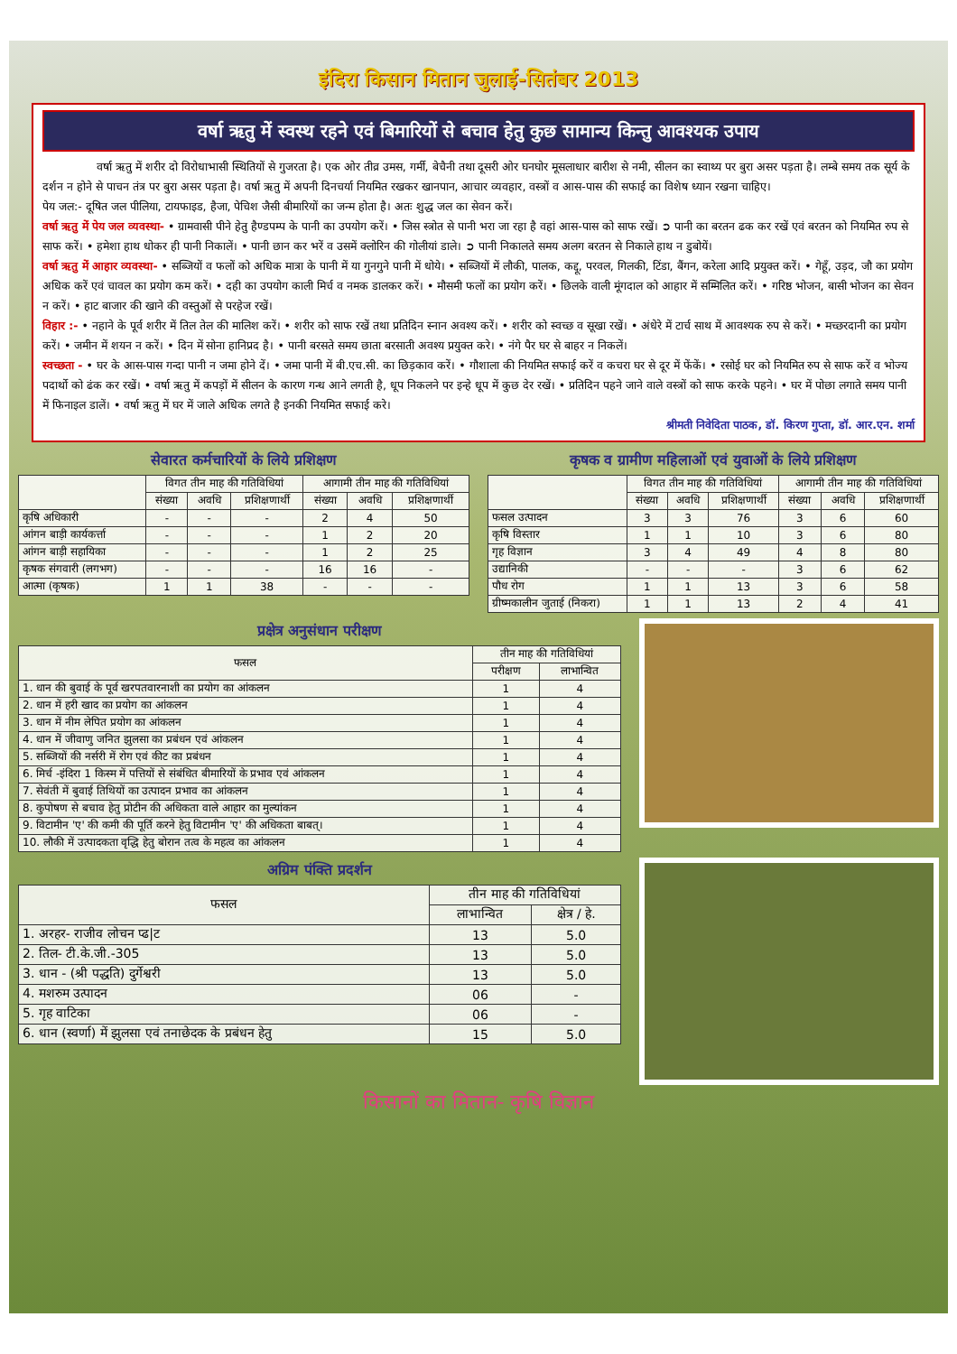इंदिरा किसान मितान जुलाई-सितंबर 2013
वर्षा ऋतु में स्वस्थ रहने एवं बिमारियों से बचाव हेतु कुछ सामान्य किन्तु आवश्यक उपाय
वर्षा ऋतु में शरीर दो विरोधाभासी स्थितियों से गुजरता है। एक ओर तीव्र उमस, गर्मी, बेचैनी तथा दूसरी ओर घनघोर मूसलाधार बारीश से नमी, सीलन का स्वाथ्य पर बुरा असर पड़ता है। लम्बे समय तक सूर्य के दर्शन न होने से पाचन तंत्र पर बुरा असर पड़ता है। वर्षा ऋतु में अपनी दिनचर्या नियमित रखकर खानपान, आचार व्यवहार, वस्त्रों व आस-पास की सफाई का विशेष ध्यान रखना चाहिए।
पेय जल:- दूषित जल पीलिया, टायफाइड, हैजा, पेचिश जैसी बीमारियों का जन्म होता है। अतः शुद्ध जल का सेवन करें।
वर्षा ऋतु में पेय जल व्यवस्था- • ग्रामवासी पीने हेतु हैण्डपम्प के पानी का उपयोग करें। • जिस स्त्रोत से पानी भरा जा रहा है वहां आस-पास को साफ रखें। ➲ पानी का बरतन ढक कर रखें एवं बरतन को नियमित रुप से साफ करें। • हमेशा हाथ धोकर ही पानी निकालें। • पानी छान कर भरें व उसमें क्लोरिन की गोलीयां डाले। ➲ पानी निकालते समय अलग बरतन से निकाले हाथ न डुबोयें।
वर्षा ऋतु में आहार व्यवस्था- • सब्जियों व फलों को अधिक मात्रा के पानी में या गुनगुने पानी में धोये। • सब्जियों में लौकी, पालक, कद्दू, परवल, गिलकी, टिंडा, बैंगन, करेला आदि प्रयुक्त करें। • गेहूँ, उड़द, जौ का प्रयोग अधिक करें एवं चावल का प्रयोग कम करें। • दही का उपयोग काली मिर्च व नमक डालकर करें। • मौसमी फलों का प्रयोग करें। • छिलके वाली मूंगदाल को आहार में सम्मिलित करें। • गरिष्ठ भोजन, बासी भोजन का सेवन न करें। • हाट बाजार की खाने की वस्तुओं से परहेज रखें।
विहार :- • नहाने के पूर्व शरीर में तिल तेल की मालिश करें। • शरीर को साफ रखें तथा प्रतिदिन स्नान अवश्य करें। • शरीर को स्वच्छ व सूखा रखें। • अंधेरे में टार्च साथ में आवश्यक रुप से करें। • मच्छरदानी का प्रयोग करें। • जमीन में शयन न करें। • दिन में सोना हानिप्रद है। • पानी बरसते समय छाता बरसाती अवश्य प्रयुक्त करे। • नंगे पैर घर से बाहर न निकलें।
स्वच्छता - • घर के आस-पास गन्दा पानी न जमा होने दें। • जमा पानी में बी.एच.सी. का छिड़काव करें। • गौशाला की नियमित सफाई करें व कचरा घर से दूर में फेंकें। • रसोई घर को नियमित रुप से साफ करें व भोज्य पदार्थो को ढंक कर रखें। • वर्षा ऋतु में कपड़ों में सीलन के कारण गन्ध आने लगती है, धूप निकलने पर इन्हे धूप में कुछ देर रखें। • प्रतिदिन पहने जाने वाले वस्त्रों को साफ करके पहने। • घर में पोछा लगाते समय पानी में फिनाइल डालें। • वर्षा ऋतु में घर में जाले अधिक लगते है इनकी नियमित सफाई करे।
श्रीमती निवेदिता पाठक, डॉ. किरण गुप्ता, डॉ. आर.एन. शर्मा
सेवारत कर्मचारियों के लिये प्रशिक्षण
| | विगत तीन माह की गतिविधियां | | | आगामी तीन माह की गतिविधियां | | |
| --- | --- | --- | --- | --- | --- | --- |
| | संख्या | अवधि | प्रशिक्षणार्थी | संख्या | अवधि | प्रशिक्षणार्थी |
| कृषि अधिकारी | - | - | - | 2 | 4 | 50 |
| आंगन बाड़ी कार्यकर्त्ता | - | - | - | 1 | 2 | 20 |
| आंगन बाड़ी सहायिका | - | - | - | 1 | 2 | 25 |
| कृषक संगवारी (लगभग) | - | - | - | 16 | 16 | - |
| आत्मा (कृषक) | 1 | 1 | 38 | - | - | - |
कृषक व ग्रामीण महिलाओं एवं युवाओं के लिये प्रशिक्षण
| | विगत तीन माह की गतिविधियां | | | आगामी तीन माह की गतिविधियां | | |
| --- | --- | --- | --- | --- | --- | --- |
| | संख्या | अवधि | प्रशिक्षणार्थी | संख्या | अवधि | प्रशिक्षणार्थी |
| फसल उत्पादन | 3 | 3 | 76 | 3 | 6 | 60 |
| कृषि विस्तार | 1 | 1 | 10 | 3 | 6 | 80 |
| गृह विज्ञान | 3 | 4 | 49 | 4 | 8 | 80 |
| उद्यानिकी | - | - | - | 3 | 6 | 62 |
| पौध रोग | 1 | 1 | 13 | 3 | 6 | 58 |
| ग्रीष्मकालीन जुताई (निकरा) | 1 | 1 | 13 | 2 | 4 | 41 |
प्रक्षेत्र अनुसंधान परीक्षण
| फसल | तीन माह की गतिविधियां | |
| --- | --- | --- |
| | परीक्षण | लाभान्वित |
| 1. धान की बुवाई के पूर्व खरपतवारनाशी का प्रयोग का आंकलन | 1 | 4 |
| 2. धान में हरी खाद का प्रयोग का आंकलन | 1 | 4 |
| 3. धान में नीम लेपित प्रयोग का आंकलन | 1 | 4 |
| 4. धान में जीवाणु जनित झुलसा का प्रबंधन एवं आंकलन | 1 | 4 |
| 5. सब्जियों की नर्सरी में रोग एवं कीट का प्रबंधन | 1 | 4 |
| 6. मिर्च -इंदिरा 1 किस्म में पत्तियों से संबंधित बीमारियों के प्रभाव एवं आंकलन | 1 | 4 |
| 7. सेवंती में बुवाई तिथियों का उत्पादन प्रभाव का आंकलन | 1 | 4 |
| 8. कुपोषण से बचाव हेतु प्रोटीन की अधिकता वाले आहार का मुल्यांकन | 1 | 4 |
| 9. विटामीन 'ए' की कमी की पूर्ति करने हेतु विटामीन 'ए' की अधिकता बाबत्। | 1 | 4 |
| 10. लौकी में उत्पादकता वृद्धि हेतु बोरान तत्व के महत्व का आंकलन | 1 | 4 |
अग्रिम पंक्ति प्रदर्शन
| फसल | तीन माह की गतिविधियां | |
| --- | --- | --- |
| | लाभान्वित | क्षेत्र / हे. |
| 1. अरहर- राजीव लोचन प्ढ/ट | 13 | 5.0 |
| 2. तिल- टी.के.जी.-305 | 13 | 5.0 |
| 3. धान - (श्री पद्धति) दुर्गेश्वरी | 13 | 5.0 |
| 4. मशरुम उत्पादन | 06 | - |
| 5. गृह वाटिका | 06 | - |
| 6. धान (स्वर्णा) में झुलसा एवं तनाछेदक के प्रबंधन हेतु | 15 | 5.0 |
किसानों का मितान- कृषि विज्ञान